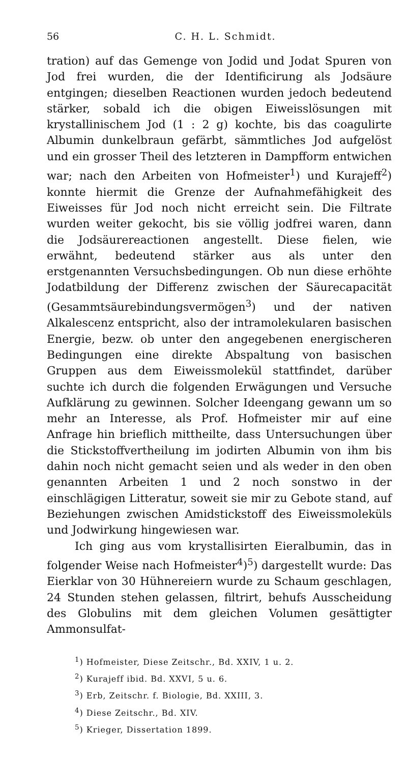56 C. H. L. Schmidt.
tration) auf das Gemenge von Jodid und Jodat Spuren von Jod frei wurden, die der Identificirung als Jodsäure entgingen; dieselben Reactionen wurden jedoch bedeutend stärker, sobald ich die obigen Eiweisslösungen mit krystallinischem Jod (1 : 2 g) kochte, bis das coagulirte Albumin dunkelbraun gefärbt, sämmtliches Jod aufgelöst und ein grosser Theil des letzteren in Dampfform entwichen war; nach den Arbeiten von Hofmeister<sup>1</sup>) und Kurajeff<sup>2</sup>) konnte hiermit die Grenze der Aufnahmefähigkeit des Eiweisses für Jod noch nicht erreicht sein. Die Filtrate wurden weiter gekocht, bis sie völlig jodfrei waren, dann die Jodsäurereactionen angestellt. Diese fielen, wie erwähnt, bedeutend stärker aus als unter den erstgenannten Versuchsbedingungen. Ob nun diese erhöhte Jodatbildung der Differenz zwischen der Säurecapacität (Gesammtsäurebindungsvermögen<sup>3</sup>) und der nativen Alkalescenz entspricht, also der intramolekularen basischen Energie, bezw. ob unter den angegebenen energischeren Bedingungen eine direkte Abspaltung von basischen Gruppen aus dem Eiweissmolekül stattfindet, darüber suchte ich durch die folgenden Erwägungen und Versuche Aufklärung zu gewinnen. Solcher Ideengang gewann um so mehr an Interesse, als Prof. Hofmeister mir auf eine Anfrage hin brieflich mittheilte, dass Untersuchungen über die Stickstoffvertheilung im jodirten Albumin von ihm bis dahin noch nicht gemacht seien und als weder in den oben genannten Arbeiten 1 und 2 noch sonstwo in der einschlägigen Litteratur, soweit sie mir zu Gebote stand, auf Beziehungen zwischen Amidstickstoff des Eiweissmoleküls und Jodwirkung hingewiesen war.
Ich ging aus vom krystallisirten Eieralbumin, das in folgender Weise nach Hofmeister<sup>4</sup>)<sup>5</sup>) dargestellt wurde: Das Eierklar von 30 Hühnereiern wurde zu Schaum geschlagen, 24 Stunden stehen gelassen, filtrirt, behufs Ausscheidung des Globulins mit dem gleichen Volumen gesättigter Ammonsulfat-
<sup>1</sup>) Hofmeister, Diese Zeitschr., Bd. XXIV, 1 u. 2.
<sup>2</sup>) Kurajeff ibid. Bd. XXVI, 5 u. 6.
<sup>3</sup>) Erb, Zeitschr. f. Biologie, Bd. XXIII, 3.
<sup>4</sup>) Diese Zeitschr., Bd. XIV.
<sup>5</sup>) Krieger, Dissertation 1899.